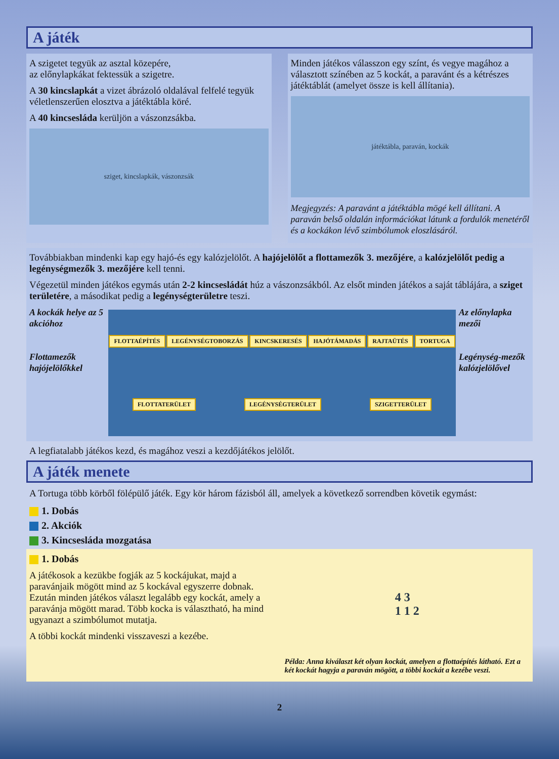A játék
A szigetet tegyük az asztal közepére,
az előnylapkákat fektessük a szigetre.
A 30 kincslapkát a vizet ábrázoló oldalával felfelé tegyük véletlenszerűen elosztva a játéktábla köré.
A 40 kincsesláda kerüljön a vászonzsákba.
sziget, kincslapkák, vászonzsák
Minden játékos válasszon egy színt, és vegye magához a választott színében az 5 kockát, a paravánt és a kétrészes játéktáblát (amelyet össze is kell állítania).
játéktábla, paraván, kockák
Megjegyzés: A paravánt a játéktábla mögé kell állítani. A paraván belső oldalán információkat látunk a fordulók menetéről és a kockákon lévő szimbólumok eloszlásáról.
Továbbiakban mindenki kap egy hajó-és egy kalózjelölőt. A hajójelölőt a flottamezők 3. mezőjére, a kalózjelölőt pedig a legénységmezők 3. mezőjére kell tenni.
Végezetül minden játékos egymás után 2-2 kincsesládát húz a vászonzsákból. Az elsőt minden játékos a saját táblájára, a sziget területére, a másodikat pedig a legénységterületre teszi.
A kockák helye az 5 akcióhoz
Flottamezők hajójelölőkkel
FLOTTAÉPÍTÉS LEGÉNYSÉGTOBORZÁS KINCSKERESÉS HAJÓTÁMADÁS RAJTAÜTÉS TORTUGA FLOTTATERÜLET LEGÉNYSÉGTERÜLET SZIGETTERÜLET
Az előnylapka mezői
Legénység-mezők kalózjelölővel
A legfiatalabb játékos kezd, és magához veszi a kezdőjátékos jelölőt.
A játék menete
A Tortuga több körből fölépülő játék. Egy kör három fázisból áll, amelyek a következő sorrendben követik egymást:
1. Dobás
2. Akciók
3. Kincsesláda mozgatása
1. Dobás
A játékosok a kezükbe fogják az 5 kockájukat, majd a paravánjaik mögött mind az 5 kockával egyszerre dobnak. Ezután minden játékos választ legalább egy kockát, amely a paravánja mögött marad. Több kocka is választható, ha mind ugyanazt a szimbólumot mutatja.
A többi kockát mindenki visszaveszi a kezébe.
4 3
1 1 2
Példa: Anna kiválaszt két olyan kockát, amelyen a flottaépítés látható. Ezt a két kockát hagyja a paraván mögött, a többi kockát a kezébe veszi.
2